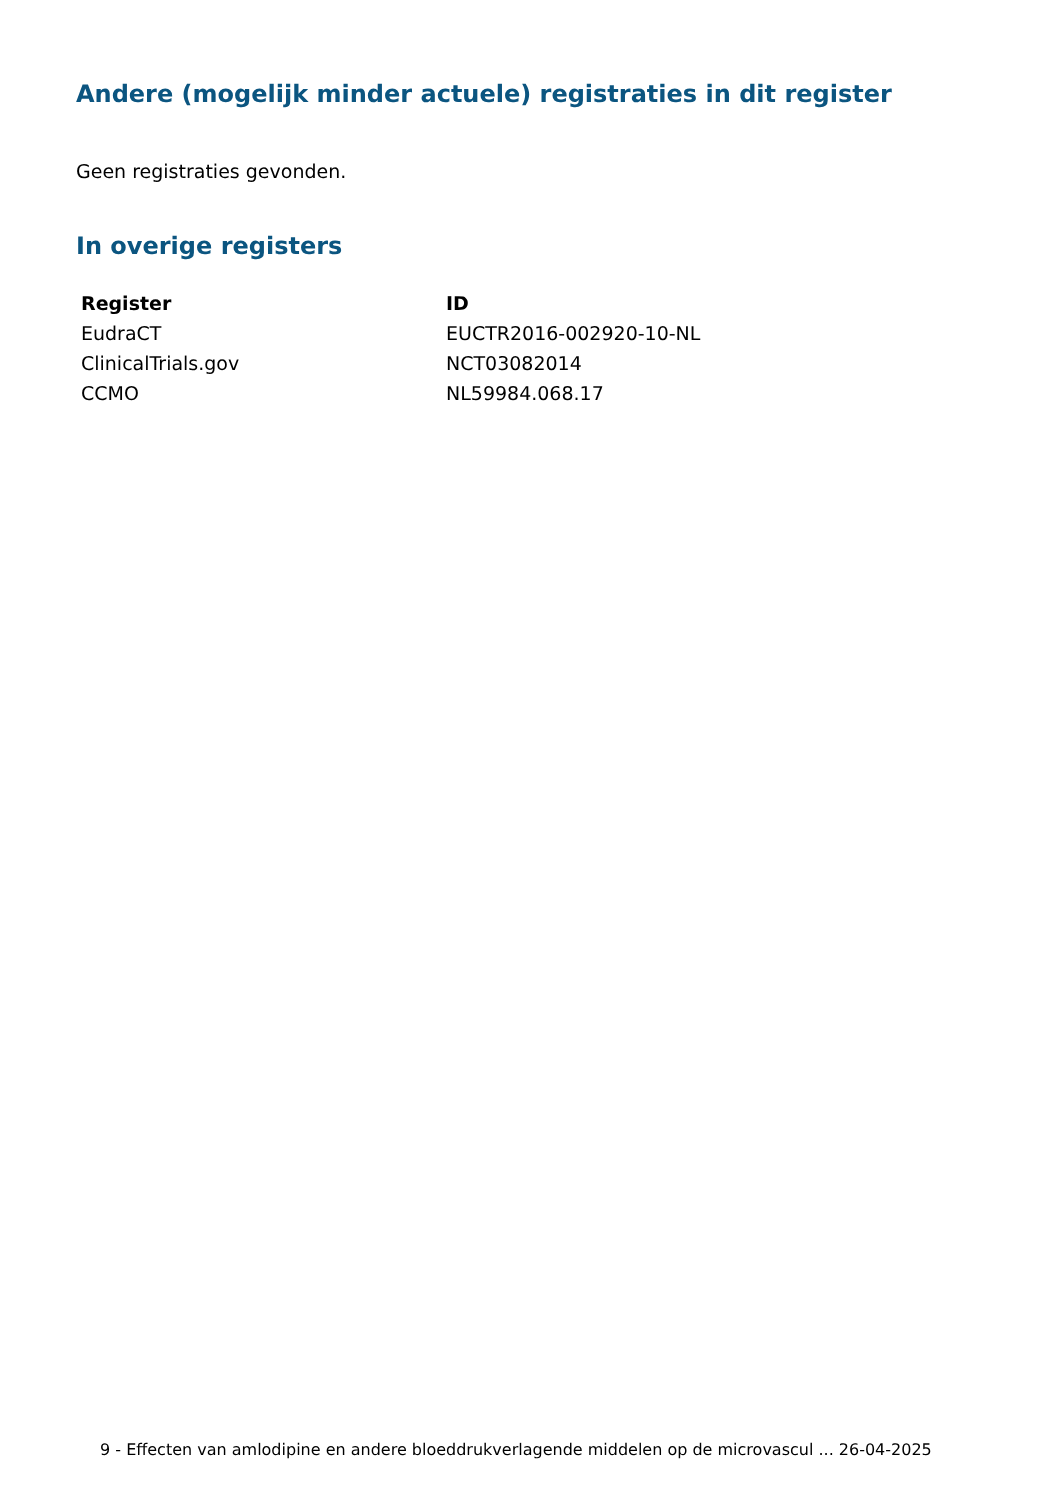Andere (mogelijk minder actuele) registraties in dit register
Geen registraties gevonden.
In overige registers
| Register | ID |
| --- | --- |
| EudraCT | EUCTR2016-002920-10-NL |
| ClinicalTrials.gov | NCT03082014 |
| CCMO | NL59984.068.17 |
9 - Effecten van amlodipine en andere bloeddrukverlagende middelen op de microvascul ... 26-04-2025